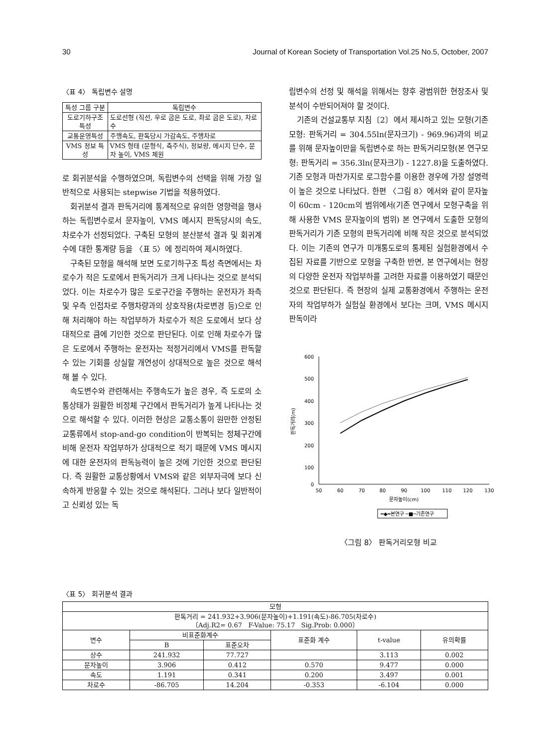30 Journal of Korean Society of Transportation Vol.25 No.5, October, 2007
〈표 4〉 독립변수 설명
| 특성 그룹 구분 | 독립변수 |
| --- | --- |
| 도로기하구조 특성 | 도로선형 (직선, 우로 굽은 도로, 좌로 굽은 도로), 차로수 |
| 교통운영특성 | 주행속도, 판독당시 가감속도, 주행차로 |
| VMS 정보 특성 | VMS 형태 (문형식, 측주식), 정보량, 메시지 단수, 문자 높이, VMS 제원 |
로 회귀분석을 수행하였으며, 독립변수의 선택을 위해 가장 일반적으로 사용되는 stepwise 기법을 적용하였다.
회귀분석 결과 판독거리에 통계적으로 유의한 영향력을 행사하는 독립변수로서 문자높이, VMS 메시지 판독당시의 속도, 차로수가 선정되었다. 구축된 모형의 분산분석 결과 및 회귀계수에 대한 통계량 등을 〈표 5〉에 정리하여 제시하였다.
구축된 모형을 해석해 보면 도로기하구조 특성 측면에서는 차로수가 적은 도로에서 판독거리가 크게 나타나는 것으로 분석되었다. 이는 차로수가 많은 도로구간을 주행하는 운전자가 좌측 및 우측 인접차로 주행차량과의 상호작용(차로변경 등)으로 인해 처리해야 하는 작업부하가 차로수가 적은 도로에서 보다 상대적으로 큼에 기인한 것으로 판단된다. 이로 인해 차로수가 많은 도로에서 주행하는 운전자는 적정거리에서 VMS를 판독할 수 있는 기회를 상실할 개연성이 상대적으로 높은 것으로 해석해 볼 수 있다.
속도변수와 관련해서는 주행속도가 높은 경우, 즉 도로의 소통상태가 원활한 비정체 구간에서 판독거리가 높게 나타나는 것으로 해석할 수 있다. 이러한 현상은 교통소통이 원만한 안정된 교통류에서 stop-and-go condition이 반복되는 정체구간에 비해 운전자 작업부하가 상대적으로 적기 때문에 VMS 메시지에 대한 운전자의 판독능력이 높은 것에 기인한 것으로 판단된다. 즉 원활한 교통상황에서 VMS와 같은 외부자극에 보다 신속하게 반응할 수 있는 것으로 해석된다. 그러나 보다 일반적이고 신뢰성 있는 독
립변수의 선정 및 해석을 위해서는 향후 광범위한 현장조사 및 분석이 수반되어져야 할 것이다.
기존의 건설교통부 지침〔2〕에서 제시하고 있는 모형(기존모형: 판독거리 = 304.55ln(문자크기) - 969.96)과의 비교를 위해 문자높이만을 독립변수로 하는 판독거리모형(본 연구모형: 판독거리 = 356.3ln(문자크기) - 1227.8)을 도출하였다. 기존 모형과 마찬가지로 로그함수를 이용한 경우에 가장 설명력이 높은 것으로 나타났다. 한편 〈그림 8〉에서와 같이 문자높이 60cm - 120cm의 범위에서(기존 연구에서 모형구축을 위해 사용한 VMS 문자높이의 범위) 본 연구에서 도출한 모형의 판독거리가 기존 모형의 판독거리에 비해 작은 것으로 분석되었다. 이는 기존의 연구가 미개통도로의 통제된 실험환경에서 수집된 자료를 기반으로 모형을 구축한 반면, 본 연구에서는 현장의 다양한 운전자 작업부하를 고려한 자료를 이용하였기 때문인 것으로 판단된다. 즉 현장의 실제 교통환경에서 주행하는 운전자의 작업부하가 실험실 환경에서 보다는 크며, VMS 메시지 판독이라
600
500
400
300
200
100
0
50
60
70
80
90
100
110
120
130
문자높이(cm)
판독거리(m)
━◆━본연구 ─■─기존연구
〈그림 8〉 판독거리모형 비교
〈표 5〉 회귀분석 결과
| 모형 | | | | | |
| 판독거리 = 241.932+3.906(문자높이)+1.191(속도)-86.705(차로수) 〔Adj.R2= 0.67 F-Value: 75.17 Sig.Prob: 0.000〕 | | | | | |
| 변수 | 비표준화계수 | | 표준화 계수 | t-value | 유의확률 |
| | B | 표준오차 | | | |
| 상수 | 241.932 | 77.727 | | 3.113 | 0.002 |
| 문자높이 | 3.906 | 0.412 | 0.570 | 9.477 | 0.000 |
| 속도 | 1.191 | 0.341 | 0.200 | 3.497 | 0.001 |
| 차로수 | -86.705 | 14.204 | -0.353 | -6.104 | 0.000 |